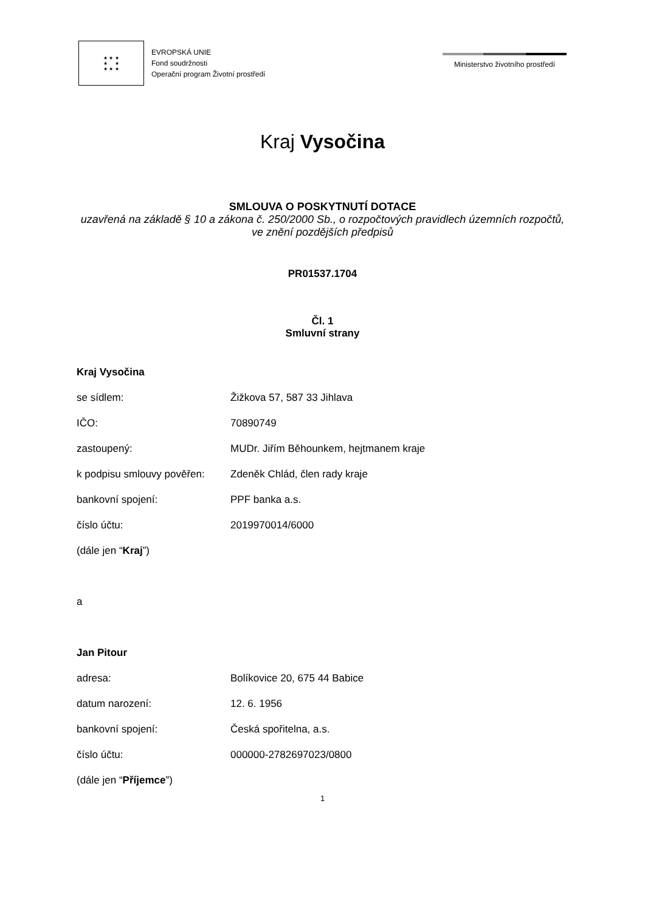★ ★ ★
★ ★
★ ★ ★
EVROPSKÁ UNIE
Fond soudržnosti
Operační program Životní prostředí
Ministerstvo životního prostředí
Kraj Vysočina
SMLOUVA O POSKYTNUTÍ DOTACE
uzavřená na základě § 10 a zákona č. 250/2000 Sb., o rozpočtových pravidlech územních rozpočtů, ve znění pozdějších předpisů
PR01537.1704
Čl. 1
Smluvní strany
Kraj Vysočina
se sídlem: Žižkova 57, 587 33 Jihlava
IČO: 70890749
zastoupený: MUDr. Jiřím Běhounkem, hejtmanem kraje
k podpisu smlouvy pověřen: Zdeněk Chlád, člen rady kraje
bankovní spojení: PPF banka a.s.
číslo účtu: 2019970014/6000
(dále jen “Kraj”)
a
Jan Pitour
adresa: Bolíkovice 20, 675 44 Babice
datum narození: 12. 6. 1956
bankovní spojení: Česká spořitelna, a.s.
číslo účtu: 000000-2782697023/0800
(dále jen “Příjemce”)
1